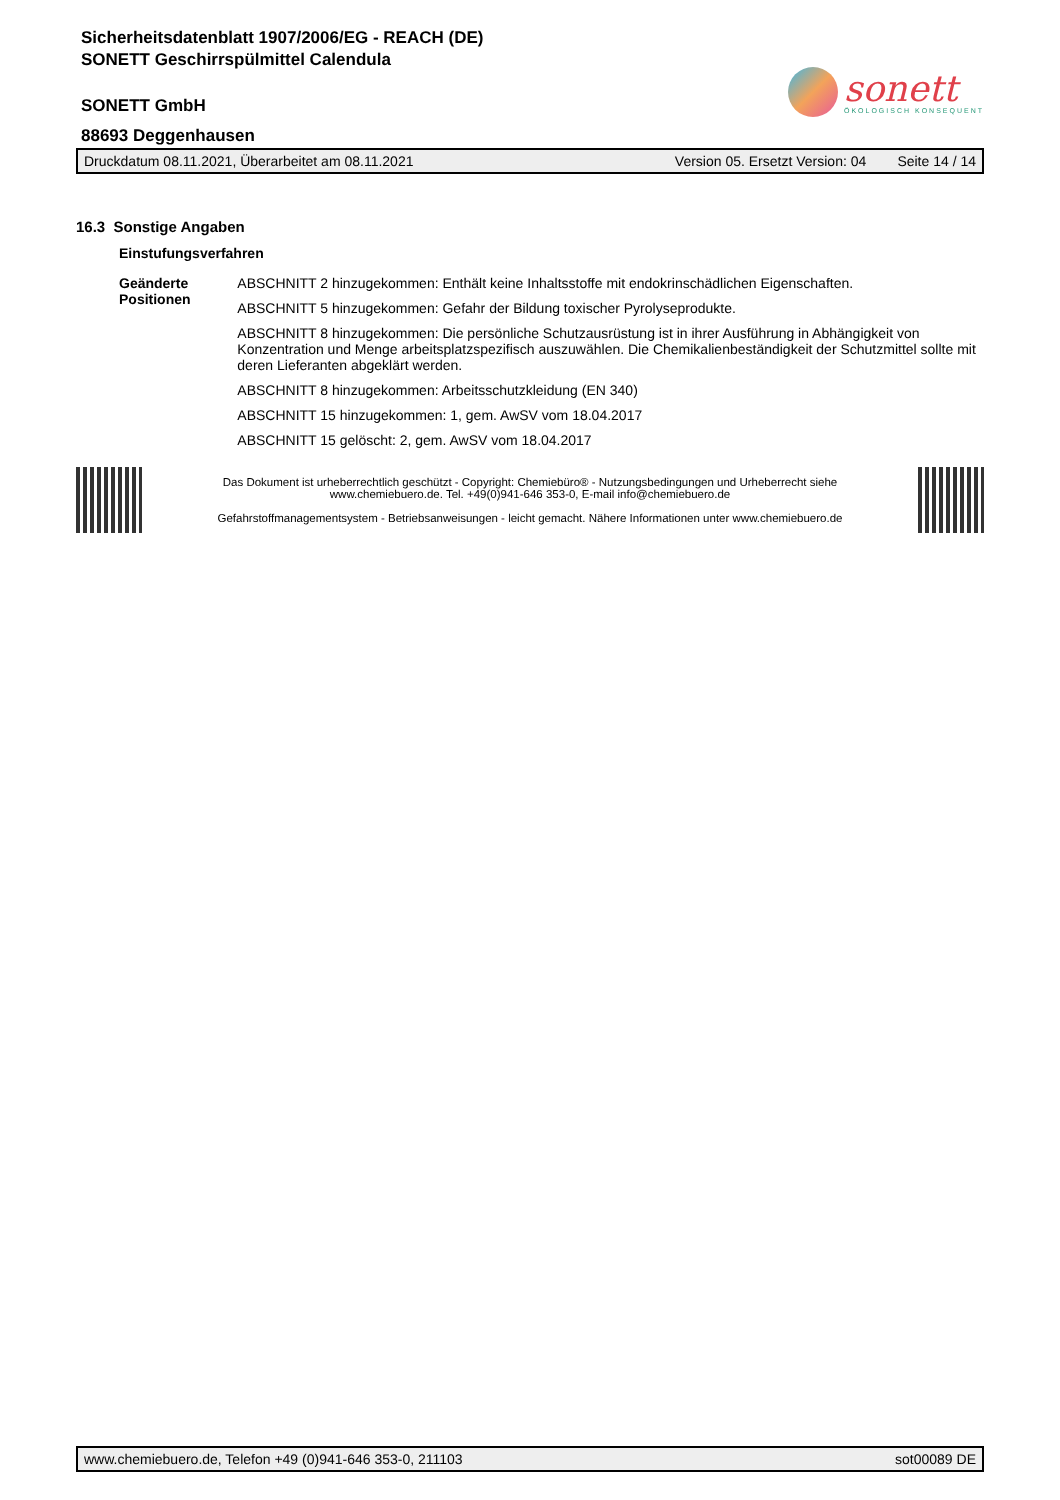Sicherheitsdatenblatt 1907/2006/EG - REACH (DE)
SONETT Geschirrspülmittel Calendula
SONETT GmbH
88693 Deggenhausen
sonett
ÖKOLOGISCH KONSEQUENT
Druckdatum 08.11.2021, Überarbeitet am 08.11.2021 Version 05. Ersetzt Version: 04 Seite 14 / 14
16.3 Sonstige Angaben
Einstufungsverfahren
Geänderte Positionen ABSCHNITT 2 hinzugekommen: Enthält keine Inhaltsstoffe mit endokrinschädlichen Eigenschaften.
ABSCHNITT 5 hinzugekommen: Gefahr der Bildung toxischer Pyrolyseprodukte.
ABSCHNITT 8 hinzugekommen: Die persönliche Schutzausrüstung ist in ihrer Ausführung in Abhängigkeit von Konzentration und Menge arbeitsplatzspezifisch auszuwählen. Die Chemikalienbeständigkeit der Schutzmittel sollte mit deren Lieferanten abgeklärt werden.
ABSCHNITT 8 hinzugekommen: Arbeitsschutzkleidung (EN 340)
ABSCHNITT 15 hinzugekommen: 1, gem. AwSV vom 18.04.2017
ABSCHNITT 15 gelöscht: 2, gem. AwSV vom 18.04.2017
Das Dokument ist urheberrechtlich geschützt - Copyright: Chemiebüro® - Nutzungsbedingungen und Urheberrecht siehe
www.chemiebuero.de. Tel. +49(0)941-646 353-0, E-mail info@chemiebuero.de
Gefahrstoffmanagementsystem - Betriebsanweisungen - leicht gemacht. Nähere Informationen unter www.chemiebuero.de
www.chemiebuero.de, Telefon +49 (0)941-646 353-0, 211103 sot00089 DE